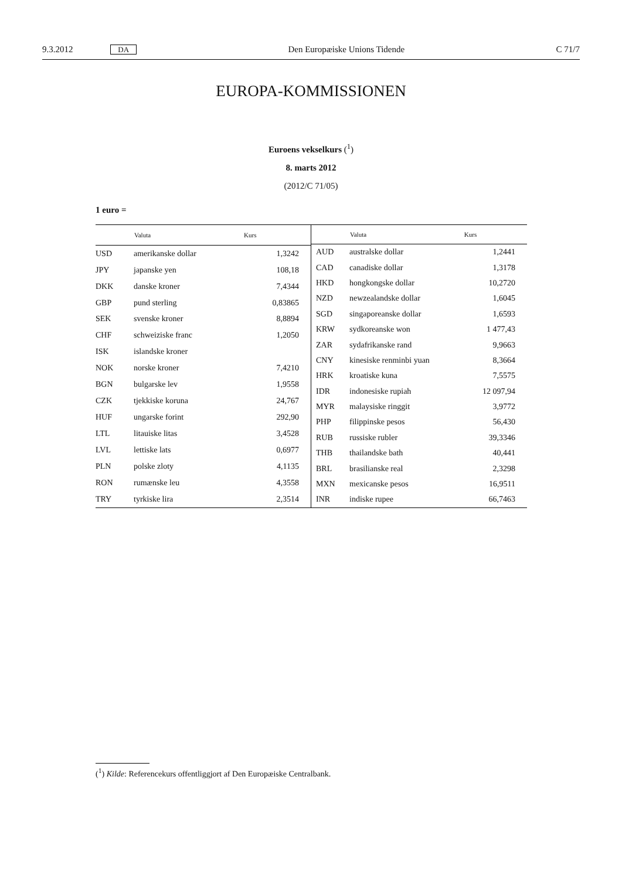9.3.2012 DA Den Europæiske Unions Tidende C 71/7
EUROPA-KOMMISSIONEN
Euroens vekselkurs (<sup>1</sup>)
8. marts 2012
(2012/C 71/05)
1 euro =
| | Valuta | Kurs |
| --- | --- | --- |
| USD | amerikanske dollar | 1,3242 |
| JPY | japanske yen | 108,18 |
| DKK | danske kroner | 7,4344 |
| GBP | pund sterling | 0,83865 |
| SEK | svenske kroner | 8,8894 |
| CHF | schweiziske franc | 1,2050 |
| ISK | islandske kroner | |
| NOK | norske kroner | 7,4210 |
| BGN | bulgarske lev | 1,9558 |
| CZK | tjekkiske koruna | 24,767 |
| HUF | ungarske forint | 292,90 |
| LTL | litauiske litas | 3,4528 |
| LVL | lettiske lats | 0,6977 |
| PLN | polske zloty | 4,1135 |
| RON | rumænske leu | 4,3558 |
| TRY | tyrkiske lira | 2,3514 |
| | Valuta | Kurs |
| --- | --- | --- |
| AUD | australske dollar | 1,2441 |
| CAD | canadiske dollar | 1,3178 |
| HKD | hongkongske dollar | 10,2720 |
| NZD | newzealandske dollar | 1,6045 |
| SGD | singaporeanske dollar | 1,6593 |
| KRW | sydkoreanske won | 1 477,43 |
| ZAR | sydafrikanske rand | 9,9663 |
| CNY | kinesiske renminbi yuan | 8,3664 |
| HRK | kroatiske kuna | 7,5575 |
| IDR | indonesiske rupiah | 12 097,94 |
| MYR | malaysiske ringgit | 3,9772 |
| PHP | filippinske pesos | 56,430 |
| RUB | russiske rubler | 39,3346 |
| THB | thailandske bath | 40,441 |
| BRL | brasilianske real | 2,3298 |
| MXN | mexicanske pesos | 16,9511 |
| INR | indiske rupee | 66,7463 |
(<sup>1</sup>) Kilde: Referencekurs offentliggjort af Den Europæiske Centralbank.